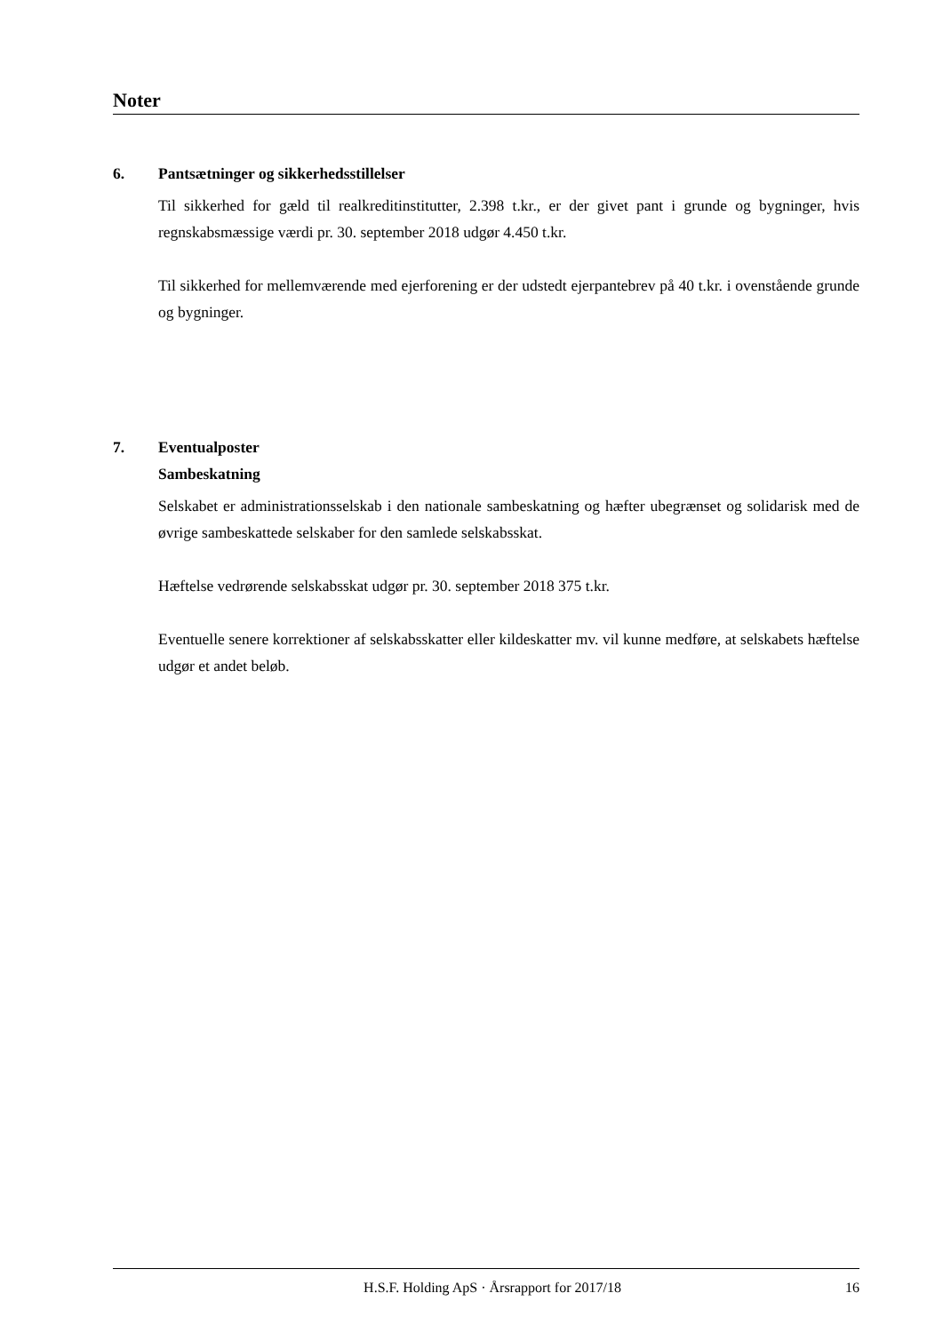Noter
6. Pantsætninger og sikkerhedsstillelser
Til sikkerhed for gæld til realkreditinstitutter, 2.398 t.kr., er der givet pant i grunde og bygninger, hvis regnskabsmæssige værdi pr. 30. september 2018 udgør 4.450 t.kr.
Til sikkerhed for mellemværende med ejerforening er der udstedt ejerpantebrev på 40 t.kr. i ovenstående grunde og bygninger.
7. Eventualposter
Sambeskatning
Selskabet er administrationsselskab i den nationale sambeskatning og hæfter ubegrænset og solidarisk med de øvrige sambeskattede selskaber for den samlede selskabsskat.
Hæftelse vedrørende selskabsskat udgør pr. 30. september 2018 375 t.kr.
Eventuelle senere korrektioner af selskabsskatter eller kildeskatter mv. vil kunne medføre, at selskabets hæftelse udgør et andet beløb.
H.S.F. Holding ApS · Årsrapport for 2017/18 16